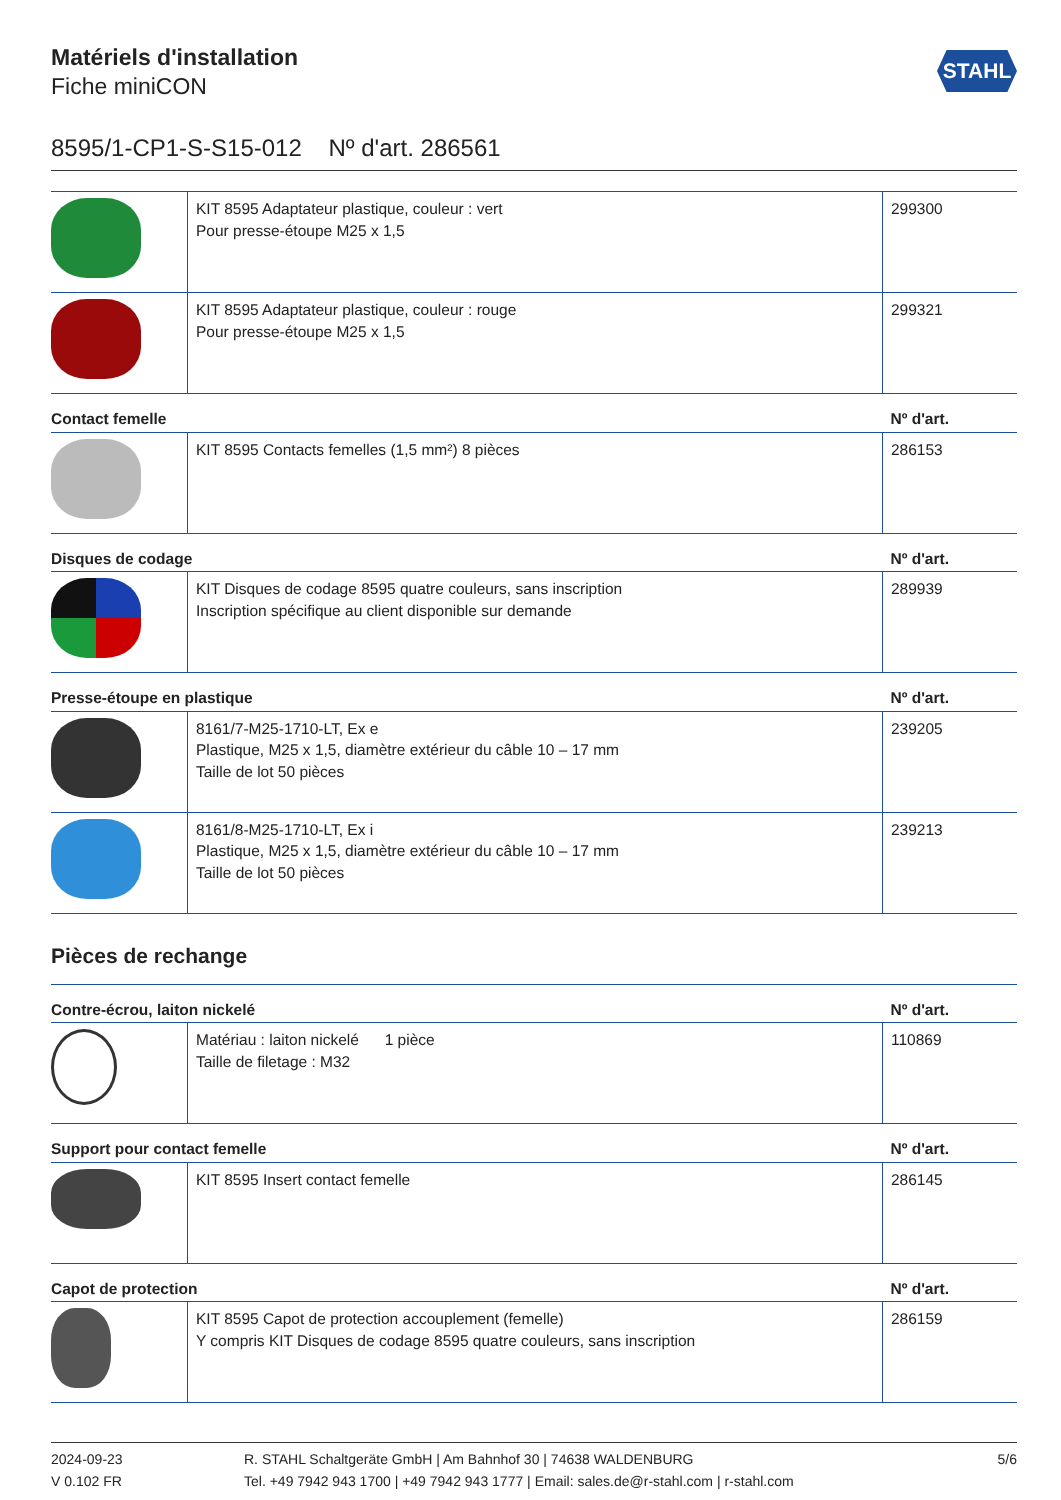STAHL
Matériels d'installation
Fiche miniCON
8595/1-CP1-S-S15-012 Nº d'art. 286561
| | KIT 8595 Adaptateur plastique, couleur : vert Pour presse-étoupe M25 x 1,5 | 299300 |
| | KIT 8595 Adaptateur plastique, couleur : rouge Pour presse-étoupe M25 x 1,5 | 299321 |
| Contact femelle | | Nº d'art. |
| | KIT 8595 Contacts femelles (1,5 mm²) 8 pièces | 286153 |
| Disques de codage | | Nº d'art. |
| | KIT Disques de codage 8595 quatre couleurs, sans inscription Inscription spécifique au client disponible sur demande | 289939 |
| Presse-étoupe en plastique | | Nº d'art. |
| | 8161/7-M25-1710-LT, Ex e Plastique, M25 x 1,5, diamètre extérieur du câble 10 – 17 mm Taille de lot 50 pièces | 239205 |
| | 8161/8-M25-1710-LT, Ex i Plastique, M25 x 1,5, diamètre extérieur du câble 10 – 17 mm Taille de lot 50 pièces | 239213 |
Pièces de rechange
| Contre-écrou, laiton nickelé | | Nº d'art. |
| --- | --- | --- |
| | Matériau : laiton nickelé 1 pièce Taille de filetage : M32 | 110869 |
| Support pour contact femelle | | Nº d'art. |
| | KIT 8595 Insert contact femelle | 286145 |
| Capot de protection | | Nº d'art. |
| | KIT 8595 Capot de protection accouplement (femelle) Y compris KIT Disques de codage 8595 quatre couleurs, sans inscription | 286159 |
2024-09-23
V 0.102 FR
R. STAHL Schaltgeräte GmbH | Am Bahnhof 30 | 74638 WALDENBURG
Tel. +49 7942 943 1700 | +49 7942 943 1777 | Email: sales.de@r-stahl.com | r-stahl.com
5/6